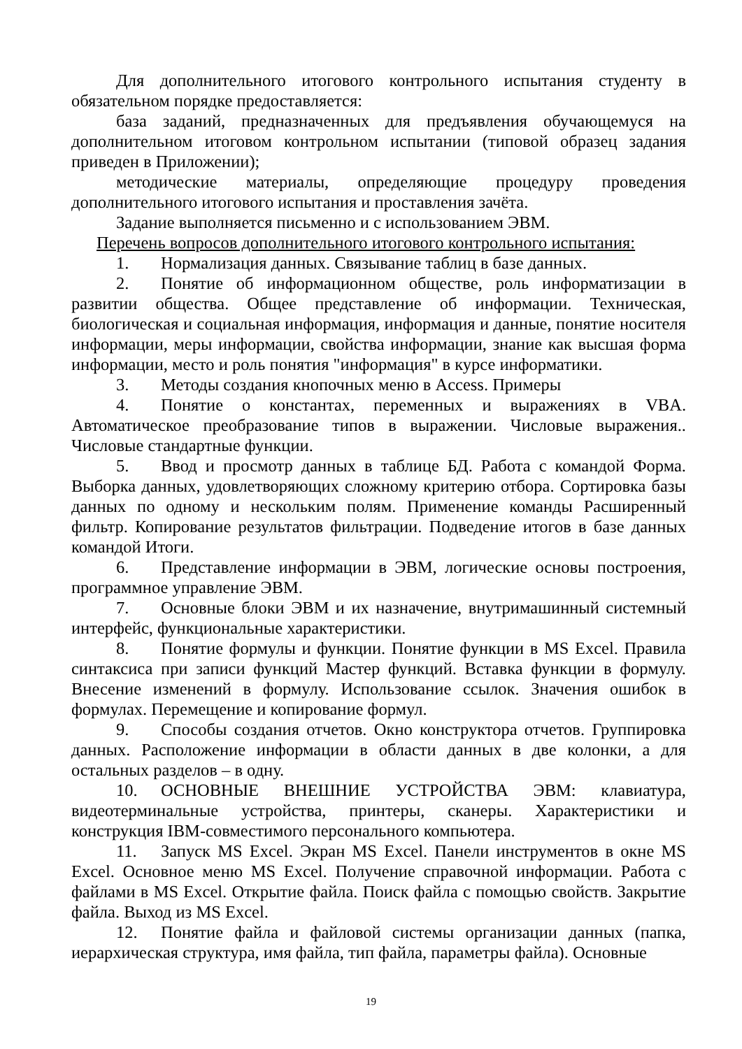Для дополнительного итогового контрольного испытания студенту в обязательном порядке предоставляется:
база заданий, предназначенных для предъявления обучающемуся на дополнительном итоговом контрольном испытании (типовой образец задания приведен в Приложении);
методические материалы, определяющие процедуру проведения дополнительного итогового испытания и проставления зачёта.
Задание выполняется письменно и с использованием ЭВМ.
Перечень вопросов дополнительного итогового контрольного испытания:
1. Нормализация данных. Связывание таблиц в базе данных.
2. Понятие об информационном обществе, роль информатизации в развитии общества. Общее представление об информации. Техническая, биологическая и социальная информация, информация и данные, понятие носителя информации, меры информации, свойства информации, знание как высшая форма информации, место и роль понятия "информация" в курсе информатики.
3. Методы создания кнопочных меню в Access. Примеры
4. Понятие о константах, переменных и выражениях в VBA. Автоматическое преобразование типов в выражении. Числовые выражения.. Числовые стандартные функции.
5. Ввод и просмотр данных в таблице БД. Работа с командой Форма. Выборка данных, удовлетворяющих сложному критерию отбора. Сортировка базы данных по одному и нескольким полям. Применение команды Расширенный фильтр. Копирование результатов фильтрации. Подведение итогов в базе данных командой Итоги.
6. Представление информации в ЭВМ, логические основы построения, программное управление ЭВМ.
7. Основные блоки ЭВМ и их назначение, внутримашинный системный интерфейс, функциональные характеристики.
8. Понятие формулы и функции. Понятие функции в MS Excel. Правила синтаксиса при записи функций Мастер функций. Вставка функции в формулу. Внесение изменений в формулу. Использование ссылок. Значения ошибок в формулах. Перемещение и копирование формул.
9. Способы создания отчетов. Окно конструктора отчетов. Группировка данных. Расположение информации в области данных в две колонки, а для остальных разделов – в одну.
10. ОСНОВНЫЕ ВНЕШНИЕ УСТРОЙСТВА ЭВМ: клавиатура, видеотерминальные устройства, принтеры, сканеры. Характеристики и конструкция IBM-совместимого персонального компьютера.
11. Запуск MS Excel. Экран MS Excel. Панели инструментов в окне MS Excel. Основное меню MS Excel. Получение справочной информации. Работа с файлами в MS Excel. Открытие файла. Поиск файла с помощью свойств. Закрытие файла. Выход из MS Excel.
12. Понятие файла и файловой системы организации данных (папка, иерархическая структура, имя файла, тип файла, параметры файла). Основные
19